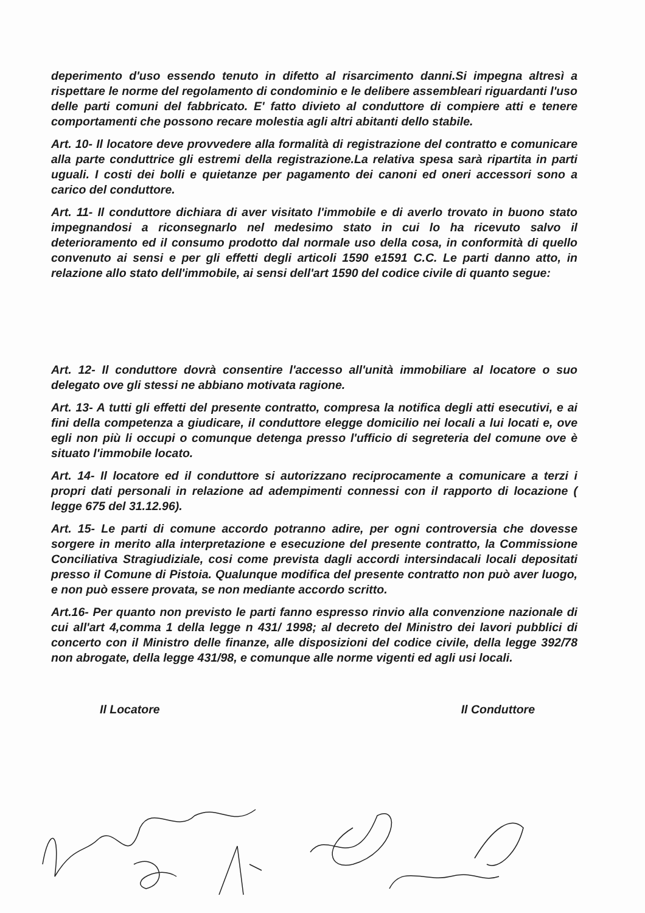deperimento d'uso essendo tenuto in difetto al risarcimento danni.Si impegna altresì a rispettare le norme del regolamento di condominio e le delibere assembleari riguardanti l'uso delle parti comuni del fabbricato. E' fatto divieto al conduttore di compiere atti e tenere comportamenti che possono recare molestia agli altri abitanti dello stabile.
Art. 10- Il locatore deve provvedere alla formalità di registrazione del contratto e comunicare alla parte conduttrice gli estremi della registrazione.La relativa spesa sarà ripartita in parti uguali. I costi dei bolli e quietanze per pagamento dei canoni ed oneri accessori sono a carico del conduttore.
Art. 11- Il conduttore dichiara di aver visitato l'immobile e di averlo trovato in buono stato impegnandosi a riconsegnarlo nel medesimo stato in cui lo ha ricevuto salvo il deterioramento ed il consumo prodotto dal normale uso della cosa, in conformità di quello convenuto ai sensi e per gli effetti degli articoli 1590 e1591 C.C. Le parti danno atto, in relazione allo stato dell'immobile, ai sensi dell'art 1590 del codice civile di quanto segue:
Art. 12- Il conduttore dovrà consentire l'accesso all'unità immobiliare al locatore o suo delegato ove gli stessi ne abbiano motivata ragione.
Art. 13- A tutti gli effetti del presente contratto, compresa la notifica degli atti esecutivi, e ai fini della competenza a giudicare, il conduttore elegge domicilio nei locali a lui locati e, ove egli non più li occupi o comunque detenga presso l'ufficio di segreteria del comune ove è situato l'immobile locato.
Art. 14- Il locatore ed il conduttore si autorizzano reciprocamente a comunicare a terzi i propri dati personali in relazione ad adempimenti connessi con il rapporto di locazione ( legge 675 del 31.12.96).
Art. 15- Le parti di comune accordo potranno adire, per ogni controversia che dovesse sorgere in merito alla interpretazione e esecuzione del presente contratto, la Commissione Conciliativa Stragiudiziale, cosi come prevista dagli accordi intersindacali locali depositati presso il Comune di Pistoia. Qualunque modifica del presente contratto non può aver luogo, e non può essere provata, se non mediante accordo scritto.
Art.16- Per quanto non previsto le parti fanno espresso rinvio alla convenzione nazionale di cui all'art 4,comma 1 della legge n 431/ 1998; al decreto del Ministro dei lavori pubblici di concerto con il Ministro delle finanze, alle disposizioni del codice civile, della legge 392/78 non abrogate, della legge 431/98, e comunque alle norme vigenti ed agli usi locali.
Il Locatore Il Conduttore